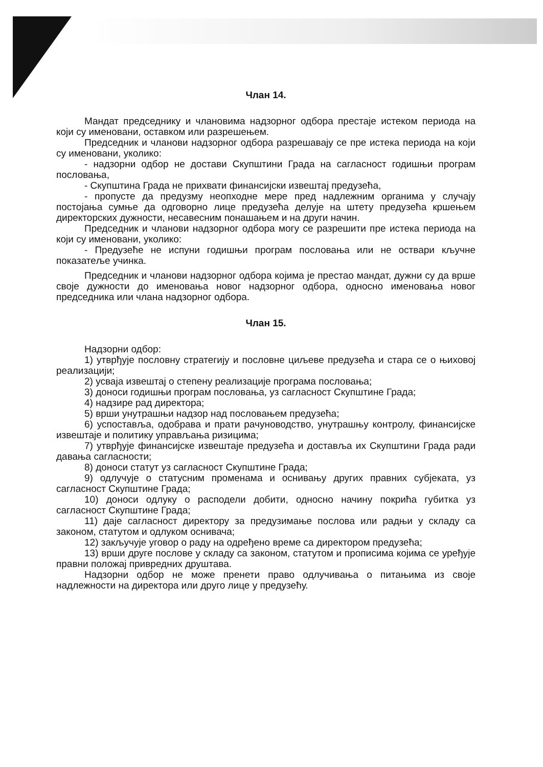Члан 14.
Мандат председнику и члановима надзорног одбора престаје истеком периода на који су именовани, оставком или разрешењем.
Председник и чланови надзорног одбора разрешавају се пре истека периода на који су именовани, уколико:
- надзорни одбор не достави Скупштини Града на сагласност годишњи програм пословања,
- Скупштина Града не прихвати финансијски извештај предузећа,
- пропусте да предузму неопходне мере пред надлежним органима у случају постојања сумње да одговорно лице предузећа делује на штету предузећа кршењем директорских дужности, несавесним понашањем и на други начин.
Председник и чланови надзорног одбора могу се разрешити пре истека периода на који су именовани, уколико:
- Предузеће не испуни годишњи програм пословања или не оствари кључне показатеље учинка.
Председник и чланови надзорног одбора којима је престао мандат, дужни су да врше своје дужности до именовања новог надзорног одбора, односно именовања новог председника или члана надзорног одбора.
Члан 15.
Надзорни одбор:
1) утврђује пословну стратегију и пословне циљеве предузећа и стара се о њиховој реализацији;
2) усваја извештај о степену реализације програма пословања;
3) доноси годишњи програм пословања, уз сагласност Скупштине Града;
4) надзире рад директора;
5) врши унутрашњи надзор над пословањем предузећа;
6) успоставља, одобрава и прати рачуноводство, унутрашњу контролу, финансијске извештаје и политику управљања ризицима;
7) утврђује финансијске извештаје предузећа и доставља их Скупштини Града ради давања сагласности;
8) доноси статут уз сагласност Скупштине Града;
9) одлучује о статусним променама и оснивању других правних субјеката, уз сагласност Скупштине Града;
10) доноси одлуку о расподели добити, односно начину покрића губитка уз сагласност Скупштине Града;
11) даје сагласност директору за предузимање послова или радњи у складу са законом, статутом и одлуком оснивача;
12) закључује уговор о раду на одређено време са директором предузећа;
13) врши друге послове у складу са законом, статутом и прописима којима се уређује правни положај привредних друштава.
Надзорни одбор не може пренети право одлучивања о питањима из своје надлежности на директора или друго лице у предузећу.